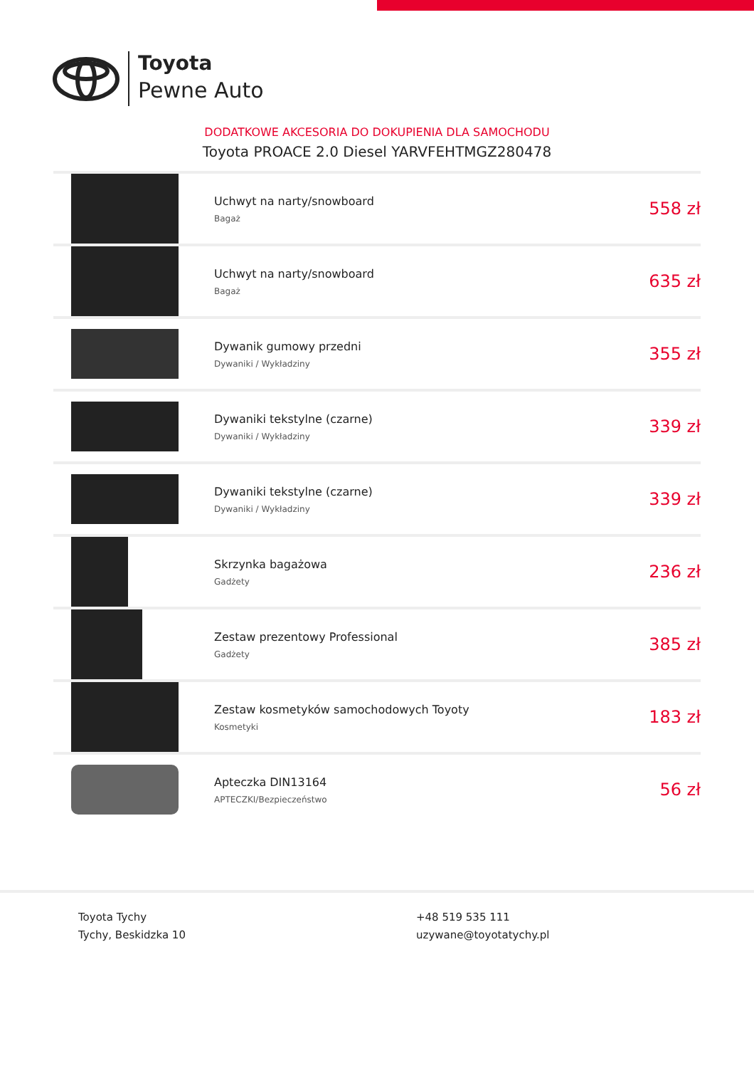Toyota
Pewne Auto
DODATKOWE AKCESORIA DO DOKUPIENIA DLA SAMOCHODU
Toyota PROACE 2.0 Diesel YARVFEHTMGZ280478
| | Uchwyt na narty/snowboard Bagaż | 558 zł |
| | Uchwyt na narty/snowboard Bagaż | 635 zł |
| | Dywanik gumowy przedni Dywaniki / Wykładziny | 355 zł |
| | Dywaniki tekstylne (czarne) Dywaniki / Wykładziny | 339 zł |
| | Dywaniki tekstylne (czarne) Dywaniki / Wykładziny | 339 zł |
| | Skrzynka bagażowa Gadżety | 236 zł |
| | Zestaw prezentowy Professional Gadżety | 385 zł |
| | Zestaw kosmetyków samochodowych Toyoty Kosmetyki | 183 zł |
| | Apteczka DIN13164 APTECZKI/Bezpieczeństwo | 56 zł |
Toyota Tychy
Tychy, Beskidzka 10
+48 519 535 111
uzywane@toyotatychy.pl